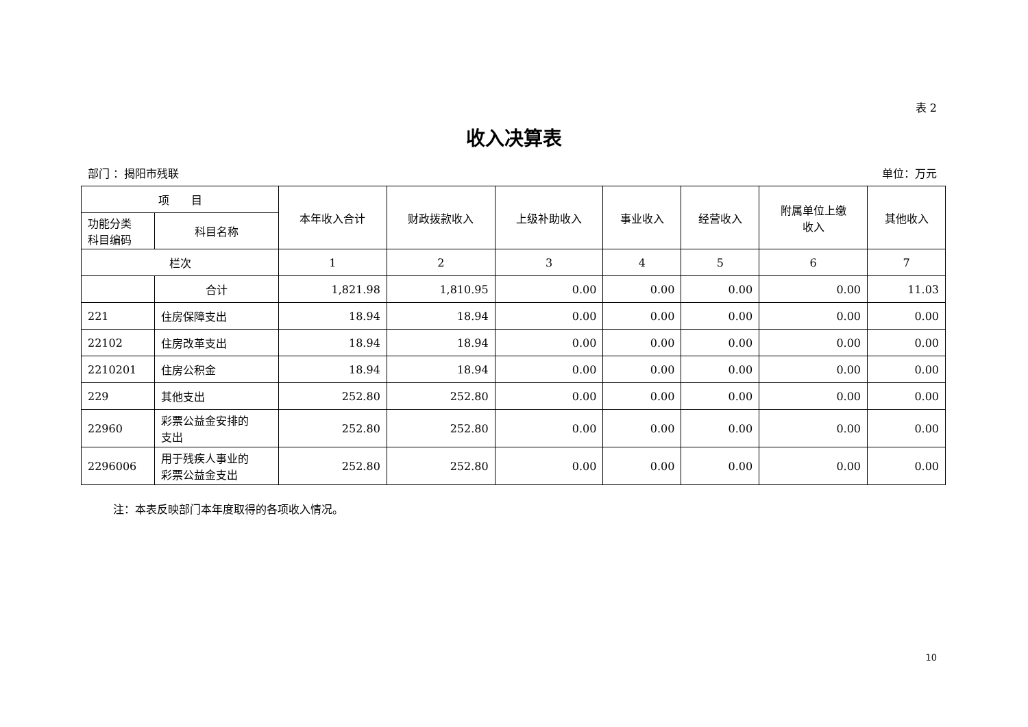表 2
收入决算表
部门 ：揭阳市残联 单位：万元
| 项 目 | | 本年收入合计 | 财政拨款收入 | 上级补助收入 | 事业收入 | 经营收入 | 附属单位上缴 收入 | 其他收入 |
| --- | --- | --- | --- | --- | --- | --- | --- | --- |
| 功能分类 科目编码 | 科目名称 | | | | | | | |
| 栏次 | | 1 | 2 | 3 | 4 | 5 | 6 | 7 |
| | 合计 | 1,821.98 | 1,810.95 | 0.00 | 0.00 | 0.00 | 0.00 | 11.03 |
| 221 | 住房保障支出 | 18.94 | 18.94 | 0.00 | 0.00 | 0.00 | 0.00 | 0.00 |
| 22102 | 住房改革支出 | 18.94 | 18.94 | 0.00 | 0.00 | 0.00 | 0.00 | 0.00 |
| 2210201 | 住房公积金 | 18.94 | 18.94 | 0.00 | 0.00 | 0.00 | 0.00 | 0.00 |
| 229 | 其他支出 | 252.80 | 252.80 | 0.00 | 0.00 | 0.00 | 0.00 | 0.00 |
| 22960 | 彩票公益金安排的 支出 | 252.80 | 252.80 | 0.00 | 0.00 | 0.00 | 0.00 | 0.00 |
| 2296006 | 用于残疾人事业的 彩票公益金支出 | 252.80 | 252.80 | 0.00 | 0.00 | 0.00 | 0.00 | 0.00 |
注：本表反映部门本年度取得的各项收入情况。
10